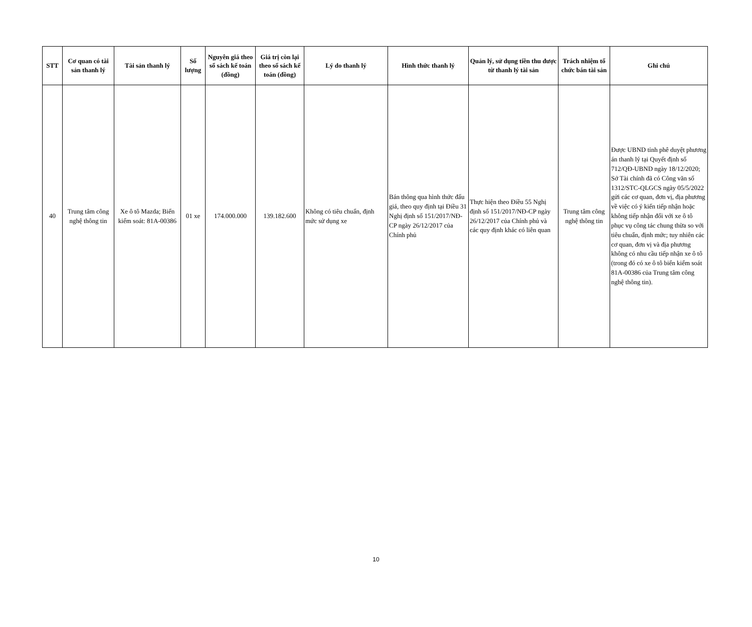| STT | Cơ quan có tài sản thanh lý | Tài sản thanh lý | Số lượng | Nguyên giá theo sổ sách kế toán (đồng) | Giá trị còn lại theo sổ sách kế toán (đồng) | Lý do thanh lý | Hình thức thanh lý | Quản lý, sử dụng tiền thu được từ thanh lý tài sản | Trách nhiệm tổ chức bán tài sản | Ghi chú |
| --- | --- | --- | --- | --- | --- | --- | --- | --- | --- | --- |
| 40 | Trung tâm công nghệ thông tin | Xe ô tô Mazda; Biển kiểm soát: 81A-00386 | 01 xe | 174.000.000 | 139.182.600 | Không có tiêu chuẩn, định mức sử dụng xe | Bán thông qua hình thức đấu giá, theo quy định tại Điều 31 Nghị định số 151/2017/NĐ-CP ngày 26/12/2017 của Chính phủ | Thực hiện theo Điều 55 Nghị định số 151/2017/NĐ-CP ngày 26/12/2017 của Chính phủ và các quy định khác có liên quan | Trung tâm công nghệ thông tin | Được UBND tỉnh phê duyệt phương án thanh lý tại Quyết định số 712/QĐ-UBND ngày 18/12/2020; Sở Tài chính đã có Công văn số 1312/STC-QLGCS ngày 05/5/2022 gửi các cơ quan, đơn vị, địa phương về việc có ý kiến tiếp nhận hoặc không tiếp nhận đối với xe ô tô phục vụ công tác chung thừa so với tiêu chuẩn, định mức; tuy nhiên các cơ quan, đơn vị và địa phương không có nhu cầu tiếp nhận xe ô tô (trong đó có xe ô tô biển kiểm soát 81A-00386 của Trung tâm công nghệ thông tin). |
10